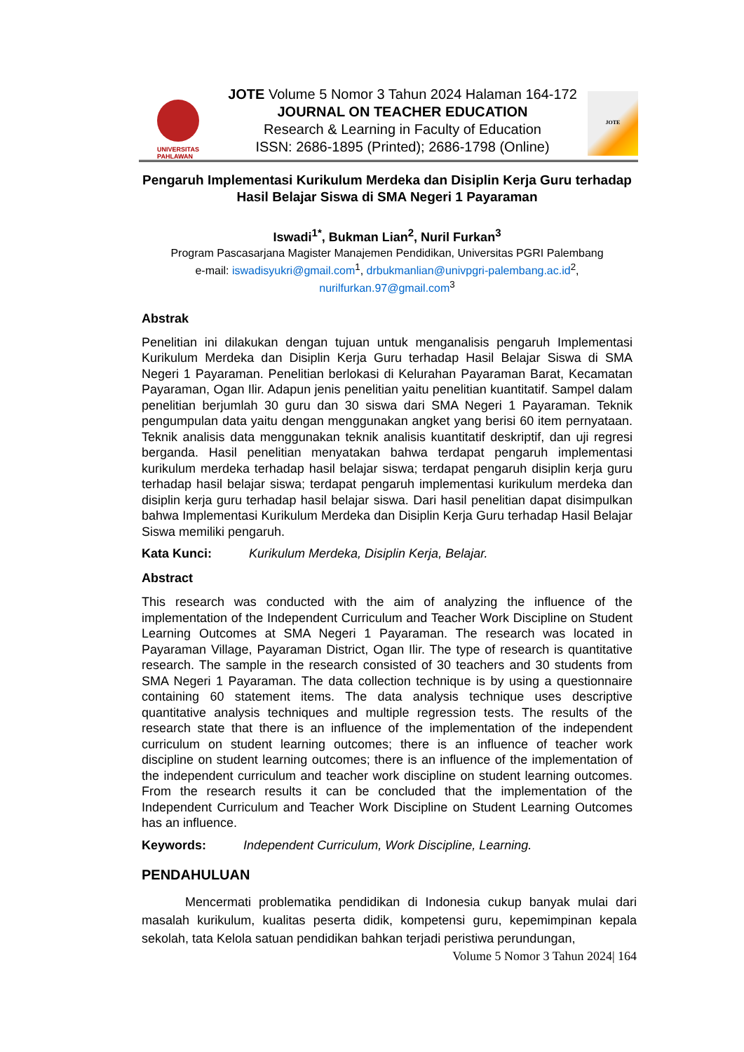UNIVERSITAS
PAHLAWAN
JOTE Volume 5 Nomor 3 Tahun 2024 Halaman 164-172
JOURNAL ON TEACHER EDUCATION
Research & Learning in Faculty of Education
ISSN: 2686-1895 (Printed); 2686-1798 (Online)
JOTE
Pengaruh Implementasi Kurikulum Merdeka dan Disiplin Kerja Guru terhadap Hasil Belajar Siswa di SMA Negeri 1 Payaraman
Iswadi<sup>1*</sup>, Bukman Lian<sup>2</sup>, Nuril Furkan<sup>3</sup>
Program Pascasarjana Magister Manajemen Pendidikan, Universitas PGRI Palembang
e-mail: iswadisyukri@gmail.com<sup>1</sup>, drbukmanlian@univpgri-palembang.ac.id<sup>2</sup>,
nurilfurkan.97@gmail.com<sup>3</sup>
Abstrak
Penelitian ini dilakukan dengan tujuan untuk menganalisis pengaruh Implementasi Kurikulum Merdeka dan Disiplin Kerja Guru terhadap Hasil Belajar Siswa di SMA Negeri 1 Payaraman. Penelitian berlokasi di Kelurahan Payaraman Barat, Kecamatan Payaraman, Ogan Ilir. Adapun jenis penelitian yaitu penelitian kuantitatif. Sampel dalam penelitian berjumlah 30 guru dan 30 siswa dari SMA Negeri 1 Payaraman. Teknik pengumpulan data yaitu dengan menggunakan angket yang berisi 60 item pernyataan. Teknik analisis data menggunakan teknik analisis kuantitatif deskriptif, dan uji regresi berganda. Hasil penelitian menyatakan bahwa terdapat pengaruh implementasi kurikulum merdeka terhadap hasil belajar siswa; terdapat pengaruh disiplin kerja guru terhadap hasil belajar siswa; terdapat pengaruh implementasi kurikulum merdeka dan disiplin kerja guru terhadap hasil belajar siswa. Dari hasil penelitian dapat disimpulkan bahwa Implementasi Kurikulum Merdeka dan Disiplin Kerja Guru terhadap Hasil Belajar Siswa memiliki pengaruh.
Kata Kunci: Kurikulum Merdeka, Disiplin Kerja, Belajar.
Abstract
This research was conducted with the aim of analyzing the influence of the implementation of the Independent Curriculum and Teacher Work Discipline on Student Learning Outcomes at SMA Negeri 1 Payaraman. The research was located in Payaraman Village, Payaraman District, Ogan Ilir. The type of research is quantitative research. The sample in the research consisted of 30 teachers and 30 students from SMA Negeri 1 Payaraman. The data collection technique is by using a questionnaire containing 60 statement items. The data analysis technique uses descriptive quantitative analysis techniques and multiple regression tests. The results of the research state that there is an influence of the implementation of the independent curriculum on student learning outcomes; there is an influence of teacher work discipline on student learning outcomes; there is an influence of the implementation of the independent curriculum and teacher work discipline on student learning outcomes. From the research results it can be concluded that the implementation of the Independent Curriculum and Teacher Work Discipline on Student Learning Outcomes has an influence.
Keywords: Independent Curriculum, Work Discipline, Learning.
PENDAHULUAN
Mencermati problematika pendidikan di Indonesia cukup banyak mulai dari masalah kurikulum, kualitas peserta didik, kompetensi guru, kepemimpinan kepala sekolah, tata Kelola satuan pendidikan bahkan terjadi peristiwa perundungan,
Volume 5 Nomor 3 Tahun 2024| 164